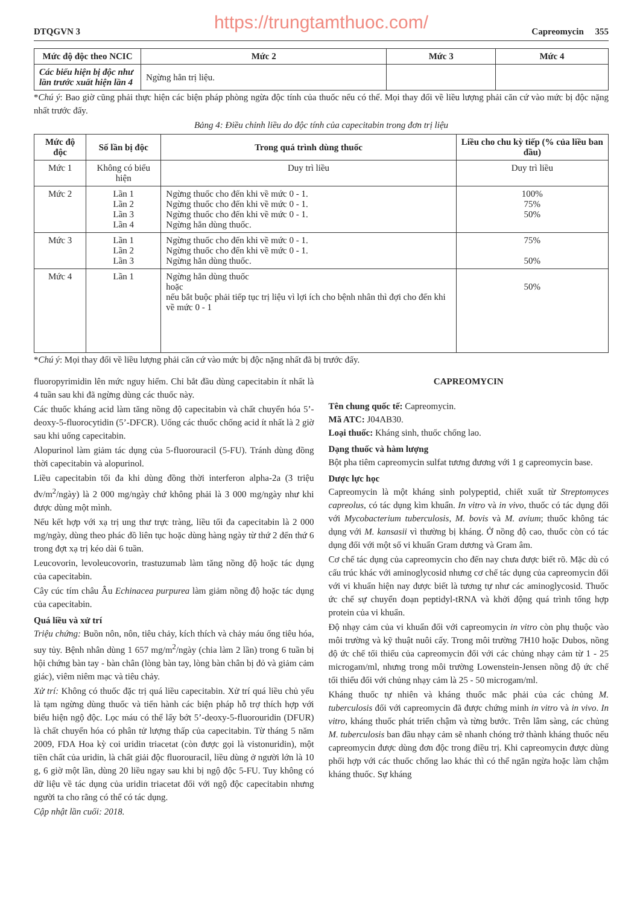https://trungtamthuoc.com/
DTQGVN 3 Capreomycin 355
| Mức độ độc theo NCIC | Mức 2 | Mức 3 | Mức 4 |
| --- | --- | --- | --- |
| Các biểu hiện bị độc như lần trước xuất hiện lần 4 | Ngừng hẳn trị liệu. | | |
*Chú ý: Bao giờ cũng phải thực hiện các biện pháp phòng ngừa độc tính của thuốc nếu có thể. Mọi thay đổi về liều lượng phải căn cứ vào mức bị độc nặng nhất trước đấy.
Bảng 4: Điều chỉnh liều do độc tính của capecitabin trong đơn trị liệu
| Mức độ độc | Số lần bị độc | Trong quá trình dùng thuốc | Liều cho chu kỳ tiếp (% của liều ban đầu) |
| --- | --- | --- | --- |
| Mức 1 | Không có biểu hiện | Duy trì liều | Duy trì liều |
| Mức 2 | Lần 1 Lần 2 Lần 3 Lần 4 | Ngừng thuốc cho đến khi về mức 0 - 1. Ngừng thuốc cho đến khi về mức 0 - 1. Ngừng thuốc cho đến khi về mức 0 - 1. Ngừng hẳn dùng thuốc. | 100% 75% 50% |
| Mức 3 | Lần 1 Lần 2 Lần 3 | Ngừng thuốc cho đến khi về mức 0 - 1. Ngừng thuốc cho đến khi về mức 0 - 1. Ngừng hẳn dùng thuốc. | 75% 50% |
| Mức 4 | Lần 1 | Ngừng hẳn dùng thuốc hoặc nếu bắt buộc phải tiếp tục trị liệu vì lợi ích cho bệnh nhân thì đợi cho đến khi về mức 0 - 1 | 50% |
*Chú ý: Mọi thay đổi về liều lượng phải căn cứ vào mức bị độc nặng nhất đã bị trước đấy.
fluoropyrimidin lên mức nguy hiểm. Chỉ bắt đầu dùng capecitabin ít nhất là 4 tuần sau khi đã ngừng dùng các thuốc này.
Các thuốc kháng acid làm tăng nồng độ capecitabin và chất chuyển hóa 5’-deoxy-5-fluorocytidin (5’-DFCR). Uống các thuốc chống acid ít nhất là 2 giờ sau khi uống capecitabin.
Alopurinol làm giảm tác dụng của 5-fluorouracil (5-FU). Tránh dùng đồng thời capecitabin và alopurinol.
Liều capecitabin tối đa khi dùng đồng thời interferon alpha-2a (3 triệu đv/m<sup>2</sup>/ngày) là 2 000 mg/ngày chứ không phải là 3 000 mg/ngày như khi được dùng một mình.
Nếu kết hợp với xạ trị ung thư trực tràng, liều tối đa capecitabin là 2 000 mg/ngày, dùng theo phác đồ liên tục hoặc dùng hàng ngày từ thứ 2 đến thứ 6 trong đợt xạ trị kéo dài 6 tuần.
Leucovorin, levoleucovorin, trastuzumab làm tăng nồng độ hoặc tác dụng của capecitabin.
Cây cúc tím châu Âu Echinacea purpurea làm giảm nồng độ hoặc tác dụng của capecitabin.
Quá liều và xử trí
Triệu chứng: Buồn nôn, nôn, tiêu chảy, kích thích và chảy máu ống tiêu hóa, suy tủy. Bệnh nhân dùng 1 657 mg/m<sup>2</sup>/ngày (chia làm 2 lần) trong 6 tuần bị hội chứng bàn tay - bàn chân (lòng bàn tay, lòng bàn chân bị đỏ và giảm cảm giác), viêm niêm mạc và tiêu chảy.
Xử trí: Không có thuốc đặc trị quá liều capecitabin. Xử trí quá liều chủ yếu là tạm ngừng dùng thuốc và tiến hành các biện pháp hỗ trợ thích hợp với biểu hiện ngộ độc. Lọc máu có thể lấy bớt 5’-deoxy-5-fluorouridin (DFUR) là chất chuyển hóa có phân tử lượng thấp của capecitabin. Từ tháng 5 năm 2009, FDA Hoa kỳ coi uridin triacetat (còn được gọi là vistonuridin), một tiền chất của uridin, là chất giải độc fluorouracil, liều dùng ở người lớn là 10 g, 6 giờ một lần, dùng 20 liều ngay sau khi bị ngộ độc 5-FU. Tuy không có dữ liệu về tác dụng của uridin triacetat đối với ngộ độc capecitabin nhưng người ta cho rằng có thể có tác dụng.
Cập nhật lần cuối: 2018.
CAPREOMYCIN
Tên chung quốc tế: Capreomycin.
Mã ATC: J04AB30.
Loại thuốc: Kháng sinh, thuốc chống lao.
Dạng thuốc và hàm lượng
Bột pha tiêm capreomycin sulfat tương đương với 1 g capreomycin base.
Dược lực học
Capreomycin là một kháng sinh polypeptid, chiết xuất từ Streptomyces capreolus, có tác dụng kìm khuẩn. In vitro và in vivo, thuốc có tác dụng đối với Mycobacterium tuberculosis, M. bovis và M. avium; thuốc không tác dụng với M. kansasii vì thường bị kháng. Ở nồng độ cao, thuốc còn có tác dụng đối với một số vi khuẩn Gram dương và Gram âm.
Cơ chế tác dụng của capreomycin cho đến nay chưa được biết rõ. Mặc dù có cấu trúc khác với aminoglycosid nhưng cơ chế tác dụng của capreomycin đối với vi khuẩn hiện nay được biết là tương tự như các aminoglycosid. Thuốc ức chế sự chuyển đoạn peptidyl-tRNA và khởi động quá trình tổng hợp protein của vi khuẩn.
Độ nhạy cảm của vi khuẩn đối với capreomycin in vitro còn phụ thuộc vào môi trường và kỹ thuật nuôi cấy. Trong môi trường 7H10 hoặc Dubos, nồng độ ức chế tối thiểu của capreomycin đối với các chủng nhạy cảm từ 1 - 25 microgam/ml, nhưng trong môi trường Lowenstein-Jensen nồng độ ức chế tối thiểu đối với chủng nhạy cảm là 25 - 50 microgam/ml.
Kháng thuốc tự nhiên và kháng thuốc mắc phải của các chủng M. tuberculosis đối với capreomycin đã được chứng minh in vitro và in vivo. In vitro, kháng thuốc phát triển chậm và từng bước. Trên lâm sàng, các chủng M. tuberculosis ban đầu nhạy cảm sẽ nhanh chóng trở thành kháng thuốc nếu capreomycin được dùng đơn độc trong điều trị. Khi capreomycin được dùng phối hợp với các thuốc chống lao khác thì có thể ngăn ngừa hoặc làm chậm kháng thuốc. Sự kháng